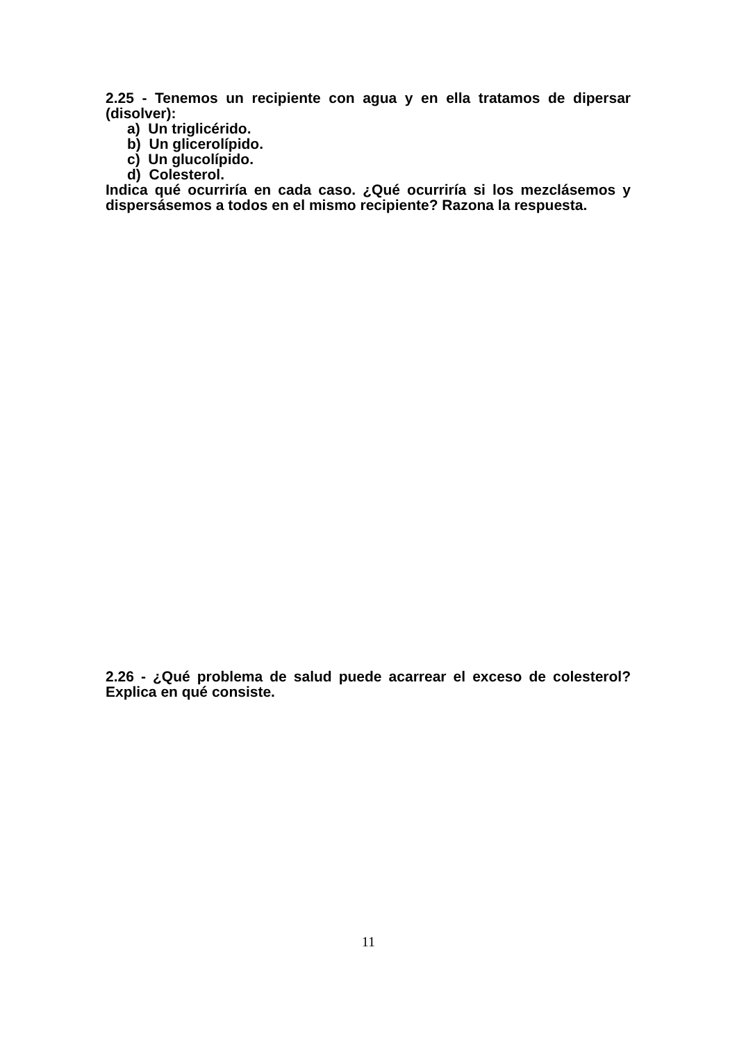2.25 - Tenemos un recipiente con agua y en ella tratamos de dipersar (disolver):
a) Un triglicérido.
b) Un glicerolípido.
c) Un glucolípido.
d) Colesterol.
Indica qué ocurriría en cada caso. ¿Qué ocurriría si los mezclásemos y dispersásemos a todos en el mismo recipiente? Razona la respuesta.
2.26 - ¿Qué problema de salud puede acarrear el exceso de colesterol? Explica en qué consiste.
11